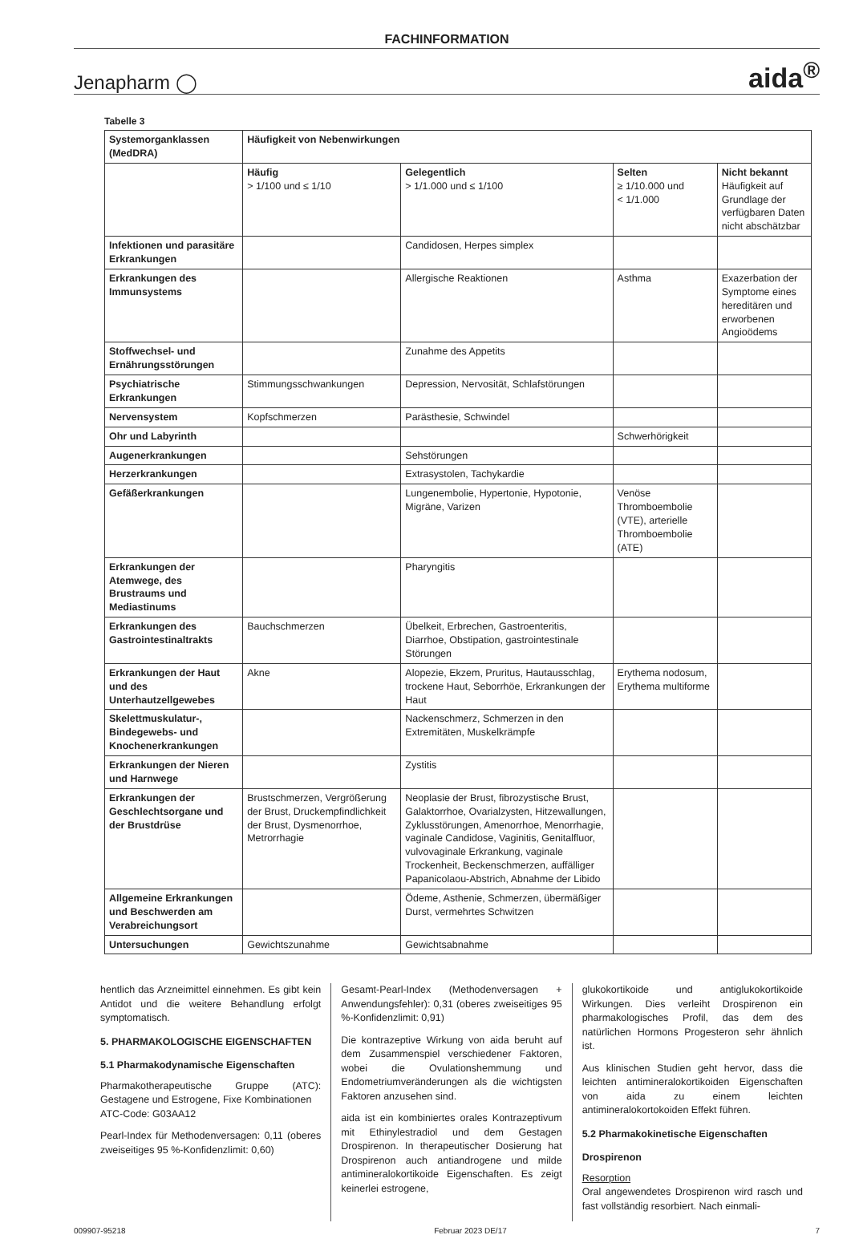FACHINFORMATION
Jenapharm ◯ aida<sup>®</sup>
Tabelle 3
| Systemorganklassen (MedDRA) | Häufigkeit von Nebenwirkungen | | | |
| --- | --- | --- | --- | --- |
| | Häufig > 1/100 und ≤ 1/10 | Gelegentlich > 1/1.000 und ≤ 1/100 | Selten ≥ 1/10.000 und < 1/1.000 | Nicht bekannt Häufigkeit auf Grundlage der verfügbaren Daten nicht abschätzbar |
| Infektionen und parasitäre Erkrankungen | | Candidosen, Herpes simplex | | |
| Erkrankungen des Immunsystems | | Allergische Reaktionen | Asthma | Exazerbation der Symptome eines hereditären und erworbenen Angioödems |
| Stoffwechsel- und Ernährungsstörungen | | Zunahme des Appetits | | |
| Psychiatrische Erkrankungen | Stimmungsschwankungen | Depression, Nervosität, Schlafstörungen | | |
| Nervensystem | Kopfschmerzen | Parästhesie, Schwindel | | |
| Ohr und Labyrinth | | | Schwerhörigkeit | |
| Augenerkrankungen | | Sehstörungen | | |
| Herzerkrankungen | | Extrasystolen, Tachykardie | | |
| Gefäßerkrankungen | | Lungenembolie, Hypertonie, Hypotonie, Migräne, Varizen | Venöse Thromboembolie (VTE), arterielle Thromboembolie (ATE) | |
| Erkrankungen der Atemwege, des Brustraums und Mediastinums | | Pharyngitis | | |
| Erkrankungen des Gastrointestinaltrakts | Bauchschmerzen | Übelkeit, Erbrechen, Gastroenteritis, Diarrhoe, Obstipation, gastrointestinale Störungen | | |
| Erkrankungen der Haut und des Unterhautzellgewebes | Akne | Alopezie, Ekzem, Pruritus, Hautausschlag, trockene Haut, Seborrhöe, Erkrankungen der Haut | Erythema nodosum, Erythema multiforme | |
| Skelettmuskulatur-, Bindegewebs- und Knochenerkrankungen | | Nackenschmerz, Schmerzen in den Extremitäten, Muskelkrämpfe | | |
| Erkrankungen der Nieren und Harnwege | | Zystitis | | |
| Erkrankungen der Geschlechtsorgane und der Brustdrüse | Brustschmerzen, Vergrößerung der Brust, Druckempfindlichkeit der Brust, Dysmenorrhoe, Metrorrhagie | Neoplasie der Brust, fibrozystische Brust, Galaktorrhoe, Ovarialzysten, Hitzewallungen, Zyklusstörungen, Amenorrhoe, Menorrhagie, vaginale Candidose, Vaginitis, Genitalfluor, vulvovaginale Erkrankung, vaginale Trockenheit, Beckenschmerzen, auffälliger Papanicolaou-Abstrich, Abnahme der Libido | | |
| Allgemeine Erkrankungen und Beschwerden am Verabreichungsort | | Ödeme, Asthenie, Schmerzen, übermäßiger Durst, vermehrtes Schwitzen | | |
| Untersuchungen | Gewichtszunahme | Gewichtsabnahme | | |
hentlich das Arzneimittel einnehmen. Es gibt kein Antidot und die weitere Behandlung erfolgt symptomatisch.
5. PHARMAKOLOGISCHE EIGENSCHAFTEN
5.1 Pharmakodynamische Eigenschaften
Pharmakotherapeutische Gruppe (ATC): Gestagene und Estrogene, Fixe Kombinationen
ATC-Code: G03AA12
Pearl-Index für Methodenversagen: 0,11 (oberes zweiseitiges 95 %-Konfidenzlimit: 0,60)
Gesamt-Pearl-Index (Methodenversagen + Anwendungsfehler): 0,31 (oberes zweiseitiges 95 %-Konfidenzlimit: 0,91)
Die kontrazeptive Wirkung von aida beruht auf dem Zusammenspiel verschiedener Faktoren, wobei die Ovulationshemmung und Endometriumveränderungen als die wichtigsten Faktoren anzusehen sind.
aida ist ein kombiniertes orales Kontrazeptivum mit Ethinylestradiol und dem Gestagen Drospirenon. In therapeutischer Dosierung hat Drospirenon auch antiandrogene und milde antimineralokortikoide Eigenschaften. Es zeigt keinerlei estrogene,
glukokortikoide und antiglukokortikoide Wirkungen. Dies verleiht Drospirenon ein pharmakologisches Profil, das dem des natürlichen Hormons Progesteron sehr ähnlich ist.
Aus klinischen Studien geht hervor, dass die leichten antimineralokortikoiden Eigenschaften von aida zu einem leichten antimineralokortokoiden Effekt führen.
5.2 Pharmakokinetische Eigenschaften
Drospirenon
Resorption
Oral angewendetes Drospirenon wird rasch und fast vollständig resorbiert. Nach einmali-
009907-95218 Februar 2023 DE/17 7